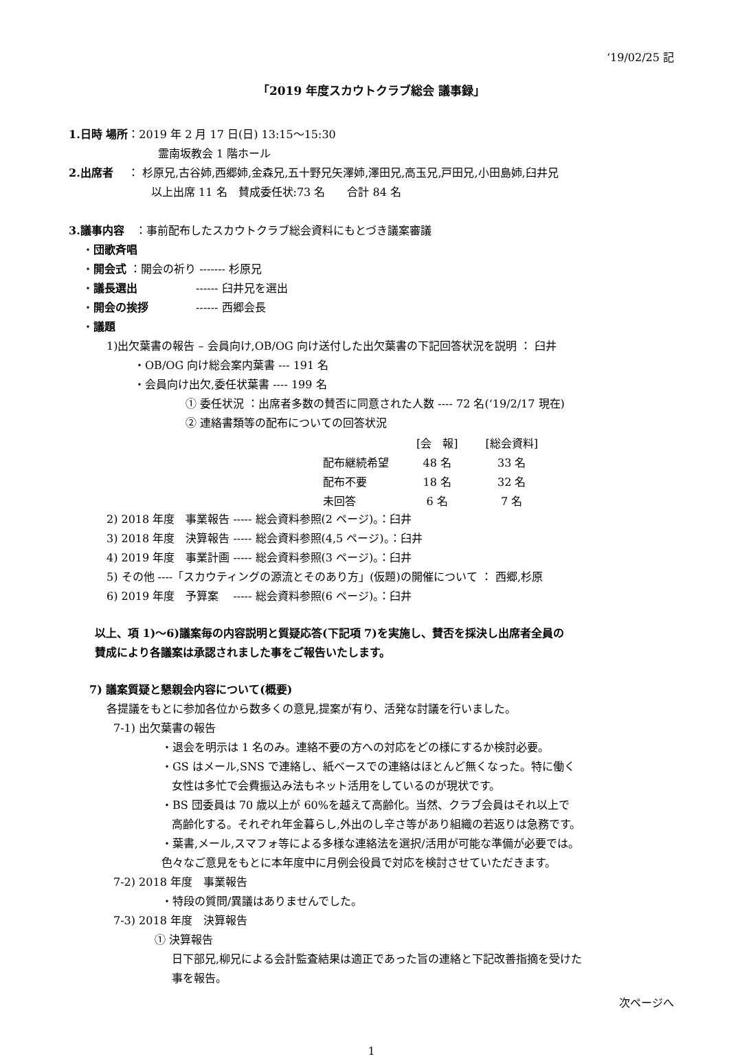‘19/02/25 記
「2019 年度スカウトクラブ総会 議事録」
1.日時 場所：2019 年 2 月 17 日(日) 13:15～15:30
霊南坂教会 1 階ホール
2.出席者　 ： 杉原兄,古谷姉,西郷姉,金森兄,五十野兄矢澤姉,澤田兄,高玉兄,戸田兄,小田島姉,臼井兄
以上出席 11 名　賛成委任状:73 名　　合計 84 名
3.議事内容　：事前配布したスカウトクラブ総会資料にもとづき議案審議
・団歌斉唱
・開会式 ：開会の祈り ------- 杉原兄
・議長選出　　　　　 ------ 臼井兄を選出
・開会の挨拶　　　　 ------ 西郷会長
・議題
1)出欠葉書の報告 – 会員向け,OB/OG 向け送付した出欠葉書の下記回答状況を説明 ： 臼井
・OB/OG 向け総会案内葉書 --- 191 名
・会員向け出欠,委任状葉書 ---- 199 名
① 委任状況 ：出席者多数の賛否に同意された人数 ---- 72 名(‘19/2/17 現在)
② 連絡書類等の配布についての回答状況
| | [会 報] | [総会資料] |
| --- | --- | --- |
| 配布継続希望 | 48 名 | 33 名 |
| 配布不要 | 18 名 | 32 名 |
| 未回答 | 6 名 | 7 名 |
2) 2018 年度　事業報告 ----- 総会資料参照(2 ページ)。：臼井
3) 2018 年度　決算報告 ----- 総会資料参照(4,5 ページ)。：臼井
4) 2019 年度　事業計画 ----- 総会資料参照(3 ページ)。：臼井
5) その他 ----「スカウティングの源流とそのあり方」(仮題)の開催について ： 西郷,杉原
6) 2019 年度　予算案　 ----- 総会資料参照(6 ページ)。：臼井
以上、項 1)～6)議案毎の内容説明と質疑応答(下記項 7)を実施し、賛否を採決し出席者全員の
賛成により各議案は承認されました事をご報告いたします。
7) 議案質疑と懇親会内容について(概要)
各提議をもとに参加各位から数多くの意見,提案が有り、活発な討議を行いました。
7-1) 出欠葉書の報告
・退会を明示は 1 名のみ。連絡不要の方への対応をどの様にするか検討必要。
・GS はメール,SNS で連絡し、紙ベースでの連絡はほとんど無くなった。特に働く
女性は多忙で会費振込み法もネット活用をしているのが現状です。
・BS 団委員は 70 歳以上が 60%を越えて高齢化。当然、クラブ会員はそれ以上で
高齢化する。それぞれ年金暮らし,外出のし辛さ等があり組織の若返りは急務です。
・葉書,メール,スマフォ等による多様な連絡法を選択/活用が可能な準備が必要では。
色々なご意見をもとに本年度中に月例会役員で対応を検討させていただきます。
7-2) 2018 年度　事業報告
・特段の質問/異議はありませんでした。
7-3) 2018 年度　決算報告
① 決算報告
日下部兄,柳兄による会計監査結果は適正であった旨の連絡と下記改善指摘を受けた
事を報告。
次ページへ
1